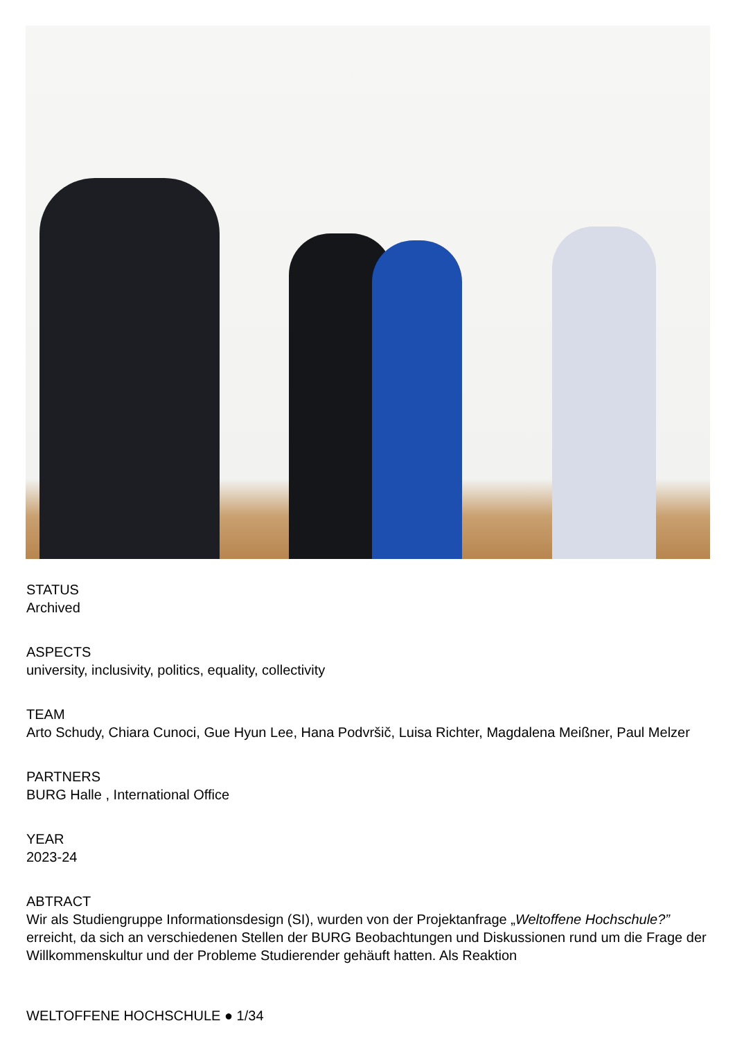STATUS
Archived
ASPECTS
university, inclusivity, politics, equality, collectivity
TEAM
Arto Schudy, Chiara Cunoci, Gue Hyun Lee, Hana Podvršič, Luisa Richter, Magdalena Meißner, Paul Melzer
PARTNERS
BURG Halle , International Office
YEAR
2023-24
ABTRACT
Wir als Studiengruppe Informationsdesign (SI), wurden von der Projektanfrage „Weltoffene Hochschule?” erreicht, da sich an verschiedenen Stellen der BURG Beobachtungen und Diskussionen rund um die Frage der Willkommenskultur und der Probleme Studierender gehäuft hatten. Als Reaktion
WELTOFFENE HOCHSCHULE ● 1/34